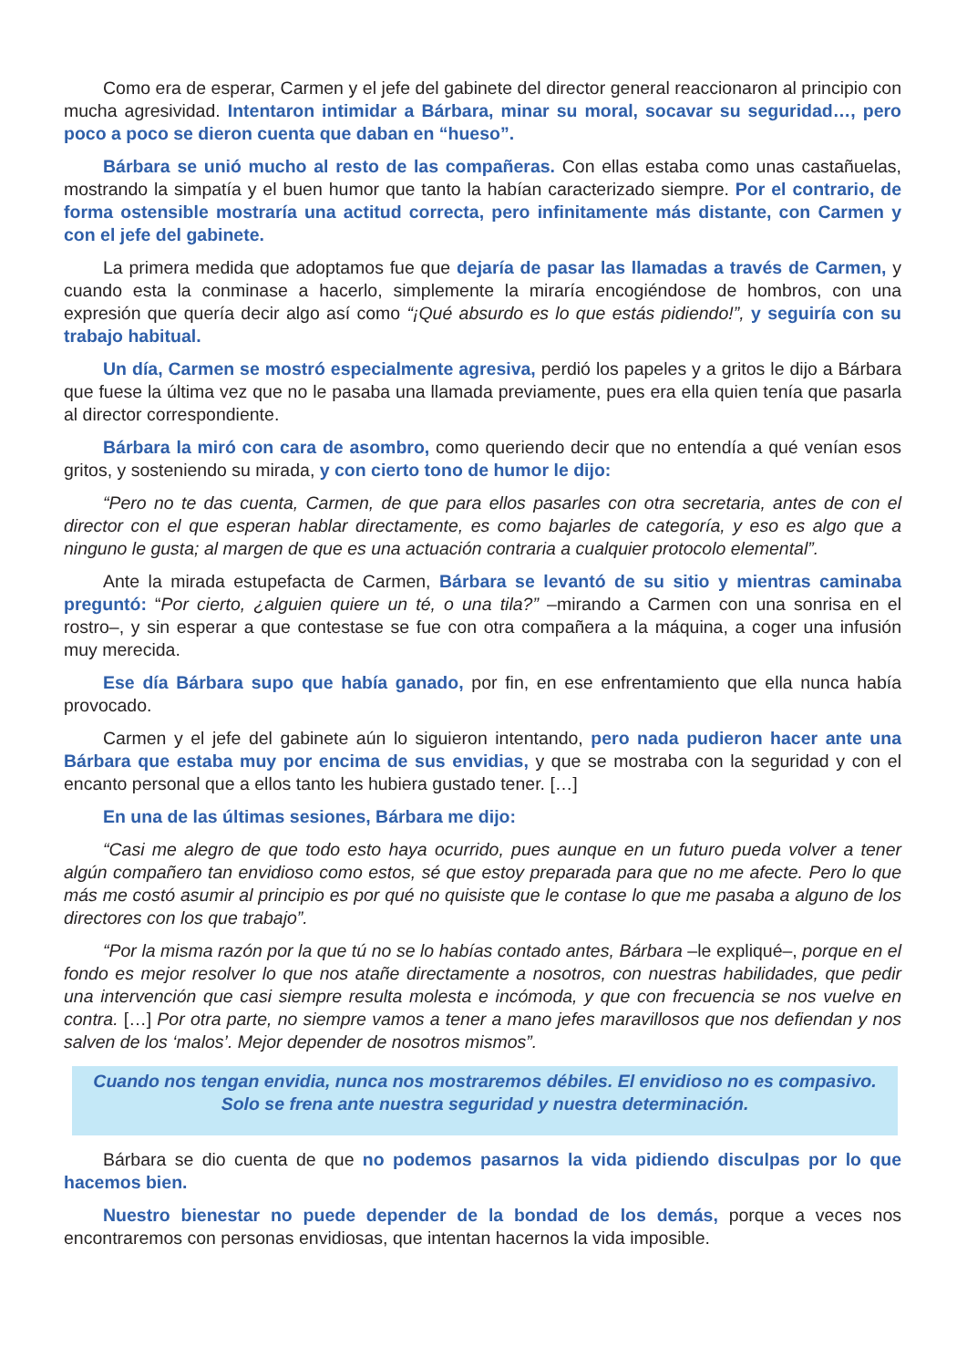Como era de esperar, Carmen y el jefe del gabinete del director general reaccionaron al principio con mucha agresividad. Intentaron intimidar a Bárbara, minar su moral, socavar su seguridad…, pero poco a poco se dieron cuenta que daban en “hueso”.
Bárbara se unió mucho al resto de las compañeras. Con ellas estaba como unas castañuelas, mostrando la simpatía y el buen humor que tanto la habían caracterizado siempre. Por el contrario, de forma ostensible mostraría una actitud correcta, pero infinitamente más distante, con Carmen y con el jefe del gabinete.
La primera medida que adoptamos fue que dejaría de pasar las llamadas a través de Carmen, y cuando esta la conminase a hacerlo, simplemente la miraría encogiéndose de hombros, con una expresión que quería decir algo así como “¡Qué absurdo es lo que estás pidiendo!”, y seguiría con su trabajo habitual.
Un día, Carmen se mostró especialmente agresiva, perdió los papeles y a gritos le dijo a Bárbara que fuese la última vez que no le pasaba una llamada previamente, pues era ella quien tenía que pasarla al director correspondiente.
Bárbara la miró con cara de asombro, como queriendo decir que no entendía a qué venían esos gritos, y sosteniendo su mirada, y con cierto tono de humor le dijo:
“Pero no te das cuenta, Carmen, de que para ellos pasarles con otra secretaria, antes de con el director con el que esperan hablar directamente, es como bajarles de categoría, y eso es algo que a ninguno le gusta; al margen de que es una actuación contraria a cualquier protocolo elemental”.
Ante la mirada estupefacta de Carmen, Bárbara se levantó de su sitio y mientras caminaba preguntó: “Por cierto, ¿alguien quiere un té, o una tila?” –mirando a Carmen con una sonrisa en el rostro–, y sin esperar a que contestase se fue con otra compañera a la máquina, a coger una infusión muy merecida.
Ese día Bárbara supo que había ganado, por fin, en ese enfrentamiento que ella nunca había provocado.
Carmen y el jefe del gabinete aún lo siguieron intentando, pero nada pudieron hacer ante una Bárbara que estaba muy por encima de sus envidias, y que se mostraba con la seguridad y con el encanto personal que a ellos tanto les hubiera gustado tener. […]
En una de las últimas sesiones, Bárbara me dijo:
“Casi me alegro de que todo esto haya ocurrido, pues aunque en un futuro pueda volver a tener algún compañero tan envidioso como estos, sé que estoy preparada para que no me afecte. Pero lo que más me costó asumir al principio es por qué no quisiste que le contase lo que me pasaba a alguno de los directores con los que trabajo”.
“Por la misma razón por la que tú no se lo habías contado antes, Bárbara –le expliqué–, porque en el fondo es mejor resolver lo que nos atañe directamente a nosotros, con nuestras habilidades, que pedir una intervención que casi siempre resulta molesta e incómoda, y que con frecuencia se nos vuelve en contra. […] Por otra parte, no siempre vamos a tener a mano jefes maravillosos que nos defiendan y nos salven de los ‘malos’. Mejor depender de nosotros mismos”.
Cuando nos tengan envidia, nunca nos mostraremos débiles. El envidioso no es compasivo. Solo se frena ante nuestra seguridad y nuestra determinación.
Bárbara se dio cuenta de que no podemos pasarnos la vida pidiendo disculpas por lo que hacemos bien.
Nuestro bienestar no puede depender de la bondad de los demás, porque a veces nos encontraremos con personas envidiosas, que intentan hacernos la vida imposible.